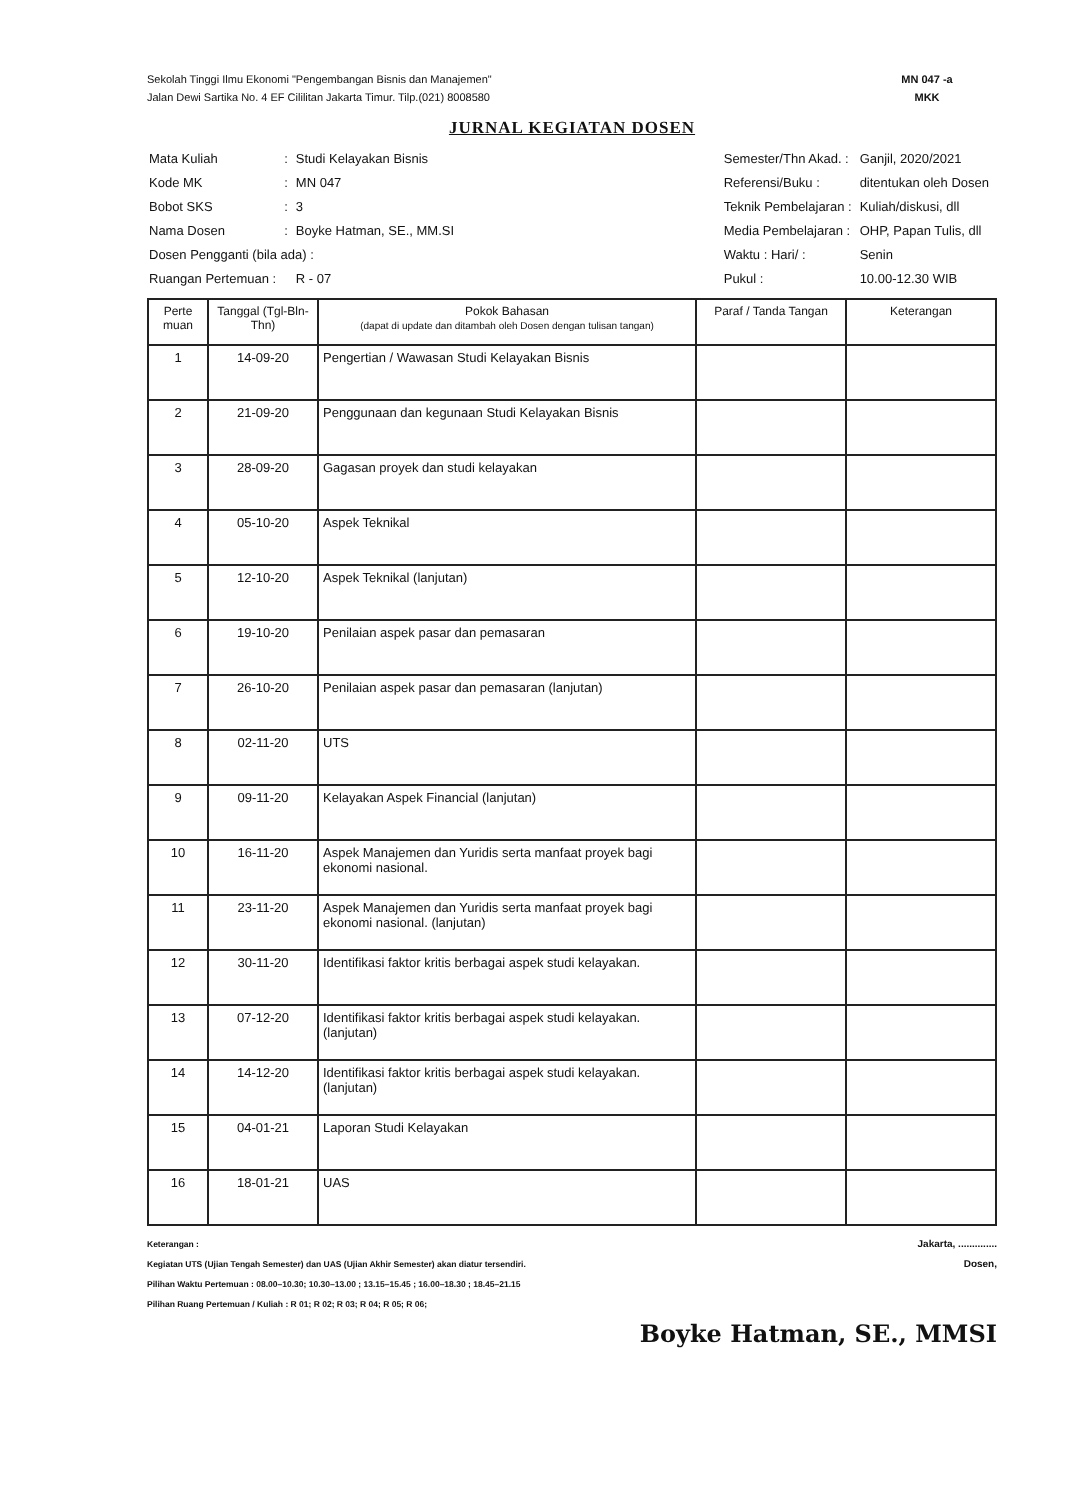Sekolah Tinggi Ilmu Ekonomi "Pengembangan Bisnis dan Manajemen"
Jalan Dewi Sartika No. 4 EF Cililitan Jakarta Timur. Tilp.(021) 8008580
MN 047 -a
MKK
JURNAL KEGIATAN DOSEN
| Mata Kuliah | : | Studi Kelayakan Bisnis |
| Kode MK | : | MN 047 |
| Bobot SKS | : | 3 |
| Nama Dosen | : | Boyke Hatman, SE., MM.SI |
| Dosen Pengganti (bila ada) : | | |
| Ruangan Pertemuan : | | R - 07 |
| Semester/Thn Akad. : | Ganjil, 2020/2021 |
| Referensi/Buku : | ditentukan oleh Dosen |
| Teknik Pembelajaran : | Kuliah/diskusi, dll |
| Media Pembelajaran : | OHP, Papan Tulis, dll |
| Waktu : Hari/ : | Senin |
| Pukul : | 10.00-12.30 WIB |
| Perte muan | Tanggal (Tgl-Bln-Thn) | Pokok Bahasan (dapat di update dan ditambah oleh Dosen dengan tulisan tangan) | Paraf / Tanda Tangan | Keterangan |
| --- | --- | --- | --- | --- |
| 1 | 14-09-20 | Pengertian / Wawasan Studi Kelayakan Bisnis | | |
| 2 | 21-09-20 | Penggunaan dan kegunaan Studi Kelayakan Bisnis | | |
| 3 | 28-09-20 | Gagasan proyek dan studi kelayakan | | |
| 4 | 05-10-20 | Aspek Teknikal | | |
| 5 | 12-10-20 | Aspek Teknikal (lanjutan) | | |
| 6 | 19-10-20 | Penilaian aspek pasar dan pemasaran | | |
| 7 | 26-10-20 | Penilaian aspek pasar dan pemasaran (lanjutan) | | |
| 8 | 02-11-20 | UTS | | |
| 9 | 09-11-20 | Kelayakan Aspek Financial (lanjutan) | | |
| 10 | 16-11-20 | Aspek Manajemen dan Yuridis serta manfaat proyek bagi ekonomi nasional. | | |
| 11 | 23-11-20 | Aspek Manajemen dan Yuridis serta manfaat proyek bagi ekonomi nasional. (lanjutan) | | |
| 12 | 30-11-20 | Identifikasi faktor kritis berbagai aspek studi kelayakan. | | |
| 13 | 07-12-20 | Identifikasi faktor kritis berbagai aspek studi kelayakan. (lanjutan) | | |
| 14 | 14-12-20 | Identifikasi faktor kritis berbagai aspek studi kelayakan. (lanjutan) | | |
| 15 | 04-01-21 | Laporan Studi Kelayakan | | |
| 16 | 18-01-21 | UAS | | |
Keterangan :
Kegiatan UTS (Ujian Tengah Semester) dan UAS (Ujian Akhir Semester) akan diatur tersendiri.
Pilihan Waktu Pertemuan : 08.00–10.30; 10.30–13.00 ; 13.15–15.45 ; 16.00–18.30 ; 18.45–21.15
Pilihan Ruang Pertemuan / Kuliah : R 01; R 02; R 03; R 04; R 05; R 06;
Jakarta, ..............
Dosen,
Boyke Hatman, SE., MMSI